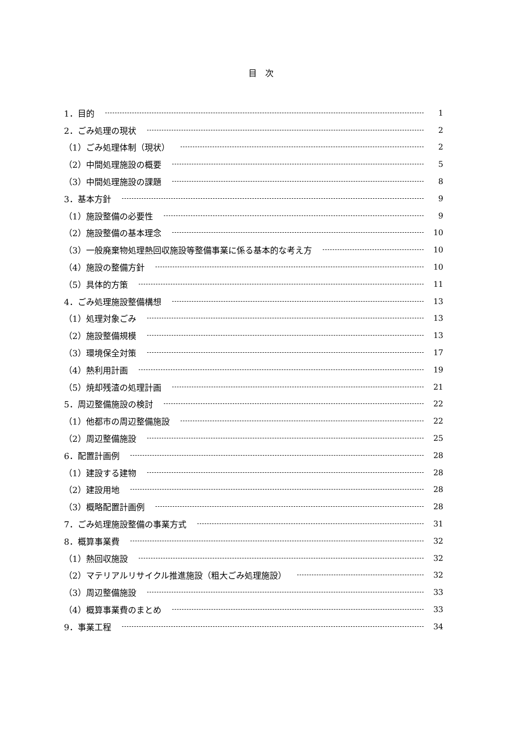目　次
1．目的 1
2．ごみ処理の現状 2
（1）ごみ処理体制（現状） 2
（2）中間処理施設の概要 5
（3）中間処理施設の課題 8
3．基本方針 9
（1）施設整備の必要性 9
（2）施設整備の基本理念 10
（3）一般廃棄物処理熱回収施設等整備事業に係る基本的な考え方 10
（4）施設の整備方針 10
（5）具体的方策 11
4．ごみ処理施設整備構想 13
（1）処理対象ごみ 13
（2）施設整備規模 13
（3）環境保全対策 17
（4）熱利用計画 19
（5）焼却残渣の処理計画 21
5．周辺整備施設の検討 22
（1）他都市の周辺整備施設 22
（2）周辺整備施設 25
6．配置計画例 28
（1）建設する建物 28
（2）建設用地 28
（3）概略配置計画例 28
7．ごみ処理施設整備の事業方式 31
8．概算事業費 32
（1）熱回収施設 32
（2）マテリアルリサイクル推進施設（粗大ごみ処理施設） 32
（3）周辺整備施設 33
（4）概算事業費のまとめ 33
9．事業工程 34